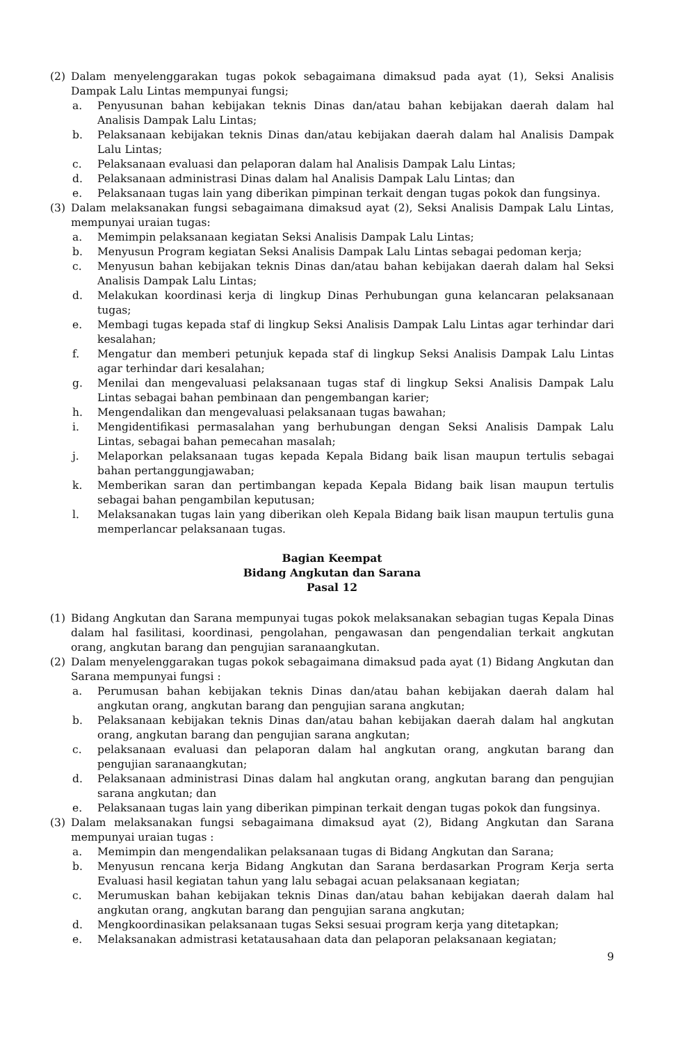(2) Dalam menyelenggarakan tugas pokok sebagaimana dimaksud pada ayat (1), Seksi Analisis Dampak Lalu Lintas mempunyai fungsi;
a. Penyusunan bahan kebijakan teknis Dinas dan/atau bahan kebijakan daerah dalam hal Analisis Dampak Lalu Lintas;
b. Pelaksanaan kebijakan teknis Dinas dan/atau kebijakan daerah dalam hal Analisis Dampak Lalu Lintas;
c. Pelaksanaan evaluasi dan pelaporan dalam hal Analisis Dampak Lalu Lintas;
d. Pelaksanaan administrasi Dinas dalam hal Analisis Dampak Lalu Lintas; dan
e. Pelaksanaan tugas lain yang diberikan pimpinan terkait dengan tugas pokok dan fungsinya.
(3) Dalam melaksanakan fungsi sebagaimana dimaksud ayat (2), Seksi Analisis Dampak Lalu Lintas, mempunyai uraian tugas:
a. Memimpin pelaksanaan kegiatan Seksi Analisis Dampak Lalu Lintas;
b. Menyusun Program kegiatan Seksi Analisis Dampak Lalu Lintas sebagai pedoman kerja;
c. Menyusun bahan kebijakan teknis Dinas dan/atau bahan kebijakan daerah dalam hal Seksi Analisis Dampak Lalu Lintas;
d. Melakukan koordinasi kerja di lingkup Dinas Perhubungan guna kelancaran pelaksanaan tugas;
e. Membagi tugas kepada staf di lingkup Seksi Analisis Dampak Lalu Lintas agar terhindar dari kesalahan;
f. Mengatur dan memberi petunjuk kepada staf di lingkup Seksi Analisis Dampak Lalu Lintas agar terhindar dari kesalahan;
g. Menilai dan mengevaluasi pelaksanaan tugas staf di lingkup Seksi Analisis Dampak Lalu Lintas sebagai bahan pembinaan dan pengembangan karier;
h. Mengendalikan dan mengevaluasi pelaksanaan tugas bawahan;
i. Mengidentifikasi permasalahan yang berhubungan dengan Seksi Analisis Dampak Lalu Lintas, sebagai bahan pemecahan masalah;
j. Melaporkan pelaksanaan tugas kepada Kepala Bidang baik lisan maupun tertulis sebagai bahan pertanggungjawaban;
k. Memberikan saran dan pertimbangan kepada Kepala Bidang baik lisan maupun tertulis sebagai bahan pengambilan keputusan;
l. Melaksanakan tugas lain yang diberikan oleh Kepala Bidang baik lisan maupun tertulis guna memperlancar pelaksanaan tugas.
Bagian Keempat
Bidang Angkutan dan Sarana
Pasal 12
(1) Bidang Angkutan dan Sarana mempunyai tugas pokok melaksanakan sebagian tugas Kepala Dinas dalam hal fasilitasi, koordinasi, pengolahan, pengawasan dan pengendalian terkait angkutan orang, angkutan barang dan pengujian saranaangkutan.
(2) Dalam menyelenggarakan tugas pokok sebagaimana dimaksud pada ayat (1) Bidang Angkutan dan Sarana mempunyai fungsi :
a. Perumusan bahan kebijakan teknis Dinas dan/atau bahan kebijakan daerah dalam hal angkutan orang, angkutan barang dan pengujian sarana angkutan;
b. Pelaksanaan kebijakan teknis Dinas dan/atau bahan kebijakan daerah dalam hal angkutan orang, angkutan barang dan pengujian sarana angkutan;
c. pelaksanaan evaluasi dan pelaporan dalam hal angkutan orang, angkutan barang dan pengujian saranaangkutan;
d. Pelaksanaan administrasi Dinas dalam hal angkutan orang, angkutan barang dan pengujian sarana angkutan; dan
e. Pelaksanaan tugas lain yang diberikan pimpinan terkait dengan tugas pokok dan fungsinya.
(3) Dalam melaksanakan fungsi sebagaimana dimaksud ayat (2), Bidang Angkutan dan Sarana mempunyai uraian tugas :
a. Memimpin dan mengendalikan pelaksanaan tugas di Bidang Angkutan dan Sarana;
b. Menyusun rencana kerja Bidang Angkutan dan Sarana berdasarkan Program Kerja serta Evaluasi hasil kegiatan tahun yang lalu sebagai acuan pelaksanaan kegiatan;
c. Merumuskan bahan kebijakan teknis Dinas dan/atau bahan kebijakan daerah dalam hal angkutan orang, angkutan barang dan pengujian sarana angkutan;
d. Mengkoordinasikan pelaksanaan tugas Seksi sesuai program kerja yang ditetapkan;
e. Melaksanakan admistrasi ketatausahaan data dan pelaporan pelaksanaan kegiatan;
9